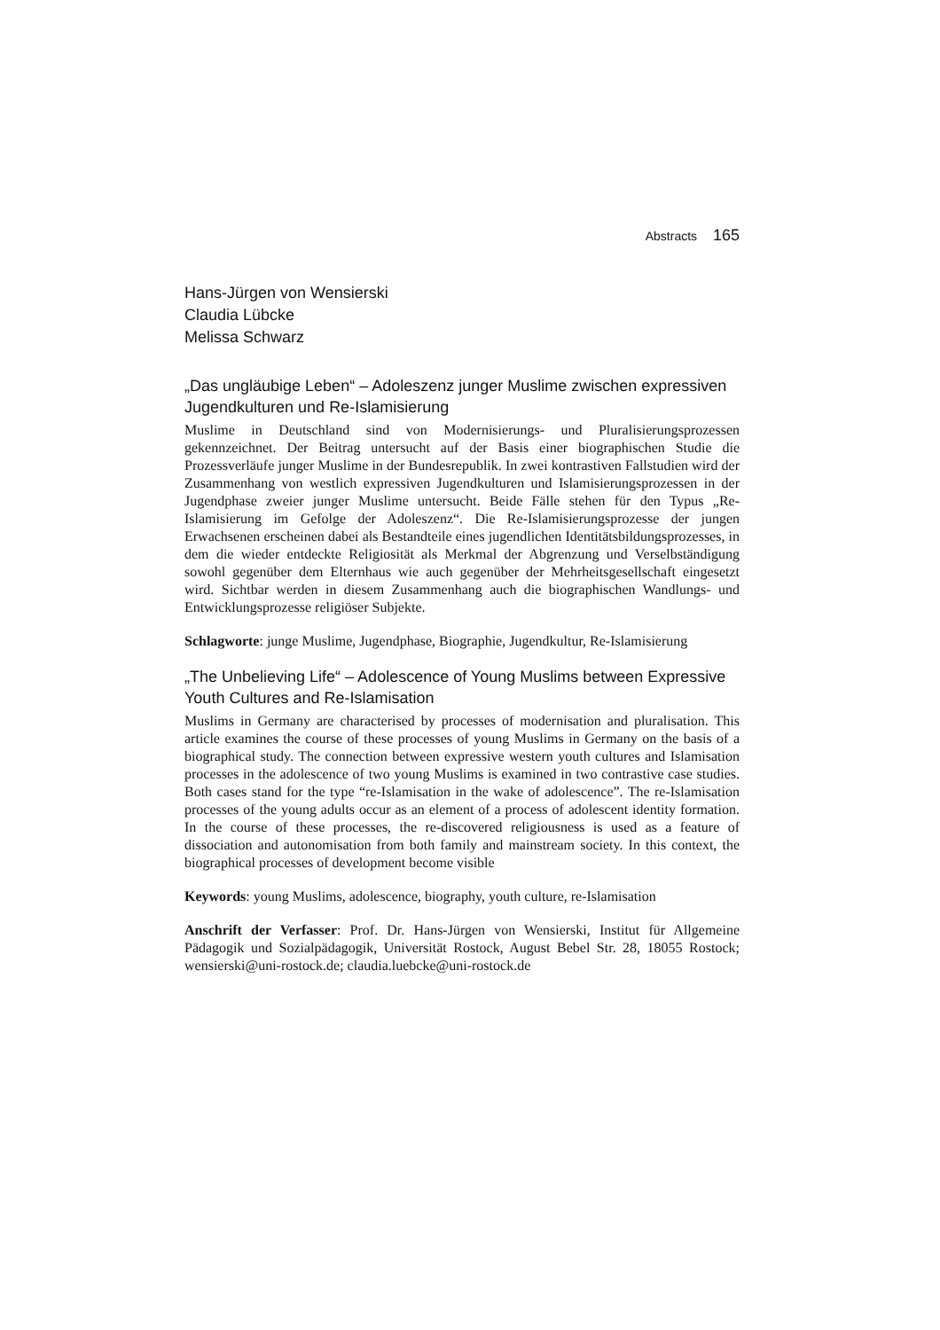Abstracts 165
Hans-Jürgen von Wensierski
Claudia Lübcke
Melissa Schwarz
„Das ungläubige Leben“ – Adoleszenz junger Muslime zwischen expressiven Jugendkulturen und Re-Islamisierung
Muslime in Deutschland sind von Modernisierungs- und Pluralisierungsprozessen gekennzeichnet. Der Beitrag untersucht auf der Basis einer biographischen Studie die Prozessverläufe junger Muslime in der Bundesrepublik. In zwei kontrastiven Fallstudien wird der Zusammenhang von westlich expressiven Jugendkulturen und Islamisierungsprozessen in der Jugendphase zweier junger Muslime untersucht. Beide Fälle stehen für den Typus „Re-Islamisierung im Gefolge der Adoleszenz“. Die Re-Islamisierungsprozesse der jungen Erwachsenen erscheinen dabei als Bestandteile eines jugendlichen Identitätsbildungsprozesses, in dem die wieder entdeckte Religiosität als Merkmal der Abgrenzung und Verselbständigung sowohl gegenüber dem Elternhaus wie auch gegenüber der Mehrheitsgesellschaft eingesetzt wird. Sichtbar werden in diesem Zusammenhang auch die biographischen Wandlungs- und Entwicklungsprozesse religiöser Subjekte.
Schlagworte: junge Muslime, Jugendphase, Biographie, Jugendkultur, Re-Islamisierung
„The Unbelieving Life“ – Adolescence of Young Muslims between Expressive Youth Cultures and Re-Islamisation
Muslims in Germany are characterised by processes of modernisation and pluralisation. This article examines the course of these processes of young Muslims in Germany on the basis of a biographical study. The connection between expressive western youth cultures and Islamisation processes in the adolescence of two young Muslims is examined in two contrastive case studies. Both cases stand for the type “re-Islamisation in the wake of adolescence”. The re-Islamisation processes of the young adults occur as an element of a process of adolescent identity formation. In the course of these processes, the re-discovered religiousness is used as a feature of dissociation and autonomisation from both family and mainstream society. In this context, the biographical processes of development become visible
Keywords: young Muslims, adolescence, biography, youth culture, re-Islamisation
Anschrift der Verfasser: Prof. Dr. Hans-Jürgen von Wensierski, Institut für Allgemeine Pädagogik und Sozialpädagogik, Universität Rostock, August Bebel Str. 28, 18055 Rostock; wensierski@uni-rostock.de; claudia.luebcke@uni-rostock.de